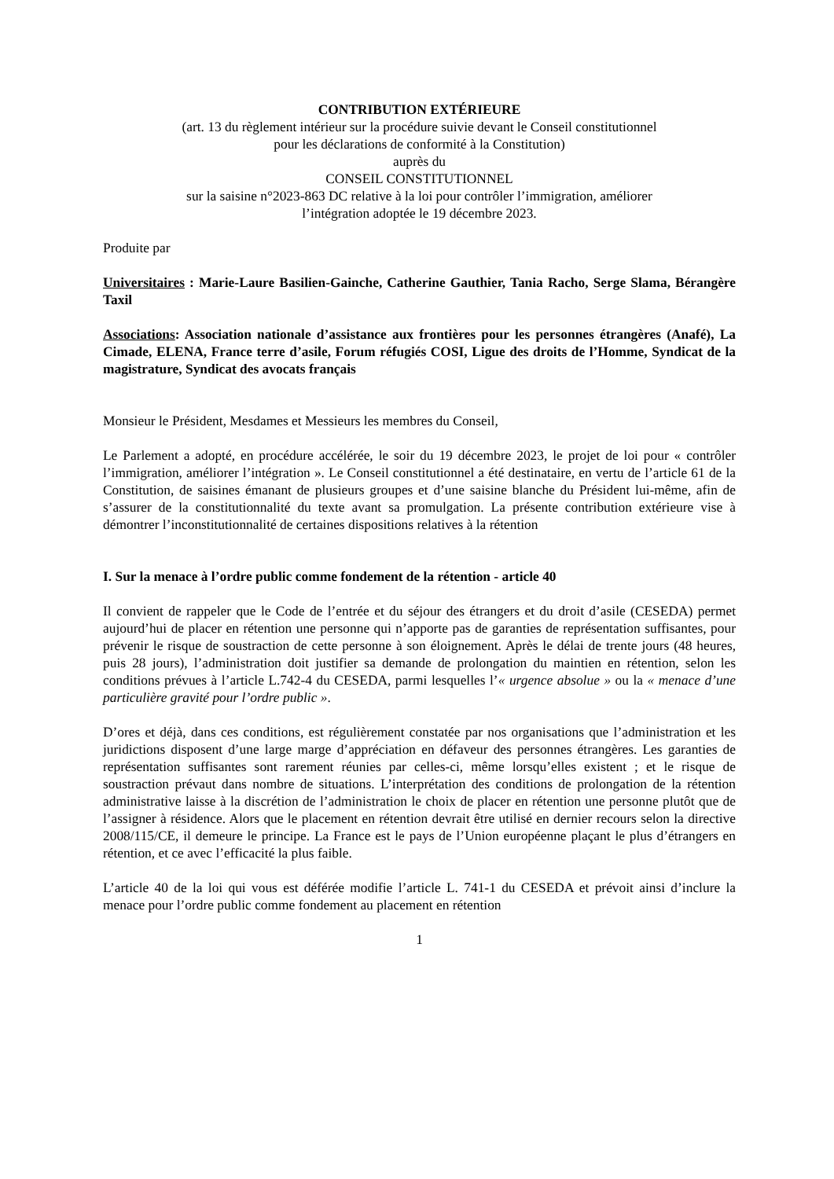CONTRIBUTION EXTÉRIEURE
(art. 13 du règlement intérieur sur la procédure suivie devant le Conseil constitutionnel
pour les déclarations de conformité à la Constitution)
auprès du
CONSEIL CONSTITUTIONNEL
sur la saisine n°2023-863 DC relative à la loi pour contrôler l’immigration, améliorer
l’intégration adoptée le 19 décembre 2023.
Produite par
Universitaires : Marie-Laure Basilien-Gainche, Catherine Gauthier, Tania Racho, Serge Slama, Bérangère Taxil
Associations: Association nationale d’assistance aux frontières pour les personnes étrangères (Anafé), La Cimade, ELENA, France terre d’asile, Forum réfugiés COSI, Ligue des droits de l’Homme, Syndicat de la magistrature, Syndicat des avocats français
Monsieur le Président, Mesdames et Messieurs les membres du Conseil,
Le Parlement a adopté, en procédure accélérée, le soir du 19 décembre 2023, le projet de loi pour « contrôler l’immigration, améliorer l’intégration ». Le Conseil constitutionnel a été destinataire, en vertu de l’article 61 de la Constitution, de saisines émanant de plusieurs groupes et d’une saisine blanche du Président lui-même, afin de s’assurer de la constitutionnalité du texte avant sa promulgation. La présente contribution extérieure vise à démontrer l’inconstitutionnalité de certaines dispositions relatives à la rétention
I. Sur la menace à l’ordre public comme fondement de la rétention - article 40
Il convient de rappeler que le Code de l’entrée et du séjour des étrangers et du droit d’asile (CESEDA) permet aujourd’hui de placer en rétention une personne qui n’apporte pas de garanties de représentation suffisantes, pour prévenir le risque de soustraction de cette personne à son éloignement. Après le délai de trente jours (48 heures, puis 28 jours), l’administration doit justifier sa demande de prolongation du maintien en rétention, selon les conditions prévues à l’article L.742-4 du CESEDA, parmi lesquelles l’« urgence absolue » ou la « menace d’une particulière gravité pour l’ordre public ».
D’ores et déjà, dans ces conditions, est régulièrement constatée par nos organisations que l’administration et les juridictions disposent d’une large marge d’appréciation en défaveur des personnes étrangères. Les garanties de représentation suffisantes sont rarement réunies par celles-ci, même lorsqu’elles existent ; et le risque de soustraction prévaut dans nombre de situations. L’interprétation des conditions de prolongation de la rétention administrative laisse à la discrétion de l’administration le choix de placer en rétention une personne plutôt que de l’assigner à résidence. Alors que le placement en rétention devrait être utilisé en dernier recours selon la directive 2008/115/CE, il demeure le principe. La France est le pays de l’Union européenne plaçant le plus d’étrangers en rétention, et ce avec l’efficacité la plus faible.
L’article 40 de la loi qui vous est déférée modifie l’article L. 741-1 du CESEDA et prévoit ainsi d’inclure la menace pour l’ordre public comme fondement au placement en rétention
1